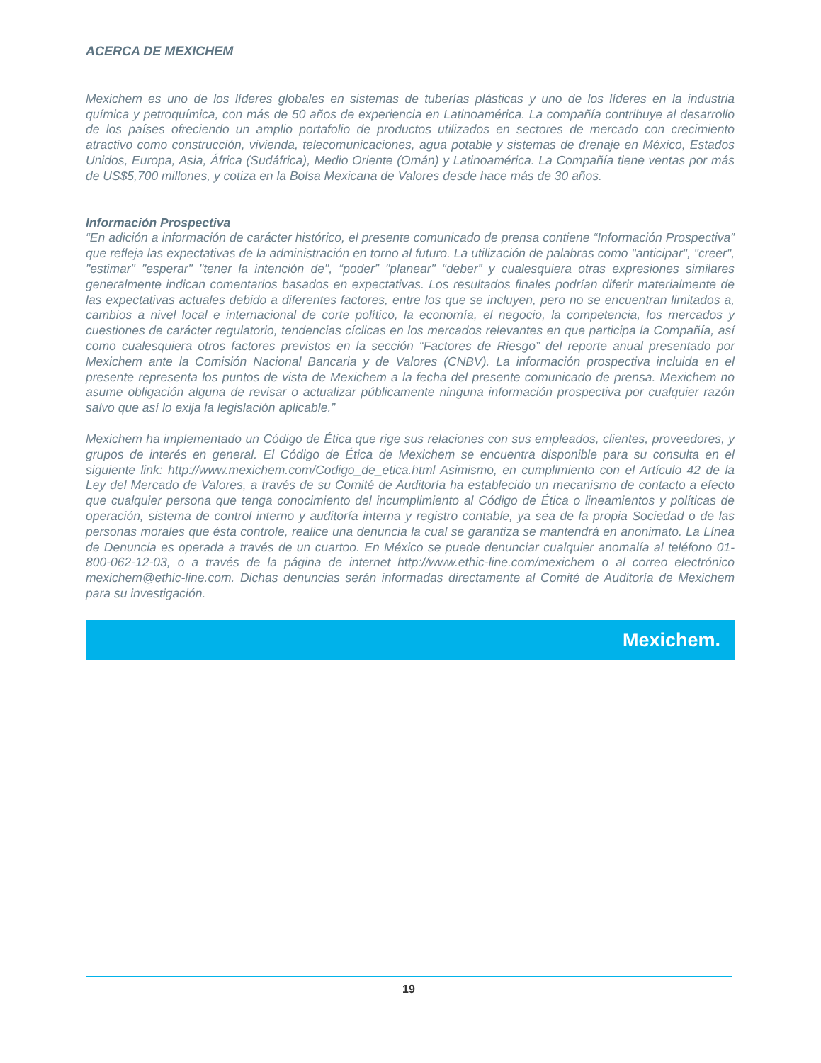ACERCA DE MEXICHEM
Mexichem es uno de los líderes globales en sistemas de tuberías plásticas y uno de los líderes en la industria química y petroquímica, con más de 50 años de experiencia en Latinoamérica. La compañía contribuye al desarrollo de los países ofreciendo un amplio portafolio de productos utilizados en sectores de mercado con crecimiento atractivo como construcción, vivienda, telecomunicaciones, agua potable y sistemas de drenaje en México, Estados Unidos, Europa, Asia, África (Sudáfrica), Medio Oriente (Omán) y Latinoamérica. La Compañía tiene ventas por más de US$5,700 millones, y cotiza en la Bolsa Mexicana de Valores desde hace más de 30 años.
Información Prospectiva
“En adición a información de carácter histórico, el presente comunicado de prensa contiene “Información Prospectiva” que refleja las expectativas de la administración en torno al futuro. La utilización de palabras como "anticipar", "creer", "estimar" "esperar" "tener la intención de", “poder” "planear" “deber” y cualesquiera otras expresiones similares generalmente indican comentarios basados en expectativas. Los resultados finales podrían diferir materialmente de las expectativas actuales debido a diferentes factores, entre los que se incluyen, pero no se encuentran limitados a, cambios a nivel local e internacional de corte político, la economía, el negocio, la competencia, los mercados y cuestiones de carácter regulatorio, tendencias cíclicas en los mercados relevantes en que participa la Compañía, así como cualesquiera otros factores previstos en la sección “Factores de Riesgo” del reporte anual presentado por Mexichem ante la Comisión Nacional Bancaria y de Valores (CNBV). La información prospectiva incluida en el presente representa los puntos de vista de Mexichem a la fecha del presente comunicado de prensa. Mexichem no asume obligación alguna de revisar o actualizar públicamente ninguna información prospectiva por cualquier razón salvo que así lo exija la legislación aplicable.”
Mexichem ha implementado un Código de Ética que rige sus relaciones con sus empleados, clientes, proveedores, y grupos de interés en general. El Código de Ética de Mexichem se encuentra disponible para su consulta en el siguiente link: http://www.mexichem.com/Codigo_de_etica.html Asimismo, en cumplimiento con el Artículo 42 de la Ley del Mercado de Valores, a través de su Comité de Auditoría ha establecido un mecanismo de contacto a efecto que cualquier persona que tenga conocimiento del incumplimiento al Código de Ética o lineamientos y políticas de operación, sistema de control interno y auditoría interna y registro contable, ya sea de la propia Sociedad o de las personas morales que ésta controle, realice una denuncia la cual se garantiza se mantendrá en anonimato. La Línea de Denuncia es operada a través de un cuartoo. En México se puede denunciar cualquier anomalía al teléfono 01-800-062-12-03, o a través de la página de internet http://www.ethic-line.com/mexichem o al correo electrónico mexichem@ethic-line.com. Dichas denuncias serán informadas directamente al Comité de Auditoría de Mexichem para su investigación.
Mexichem.
19